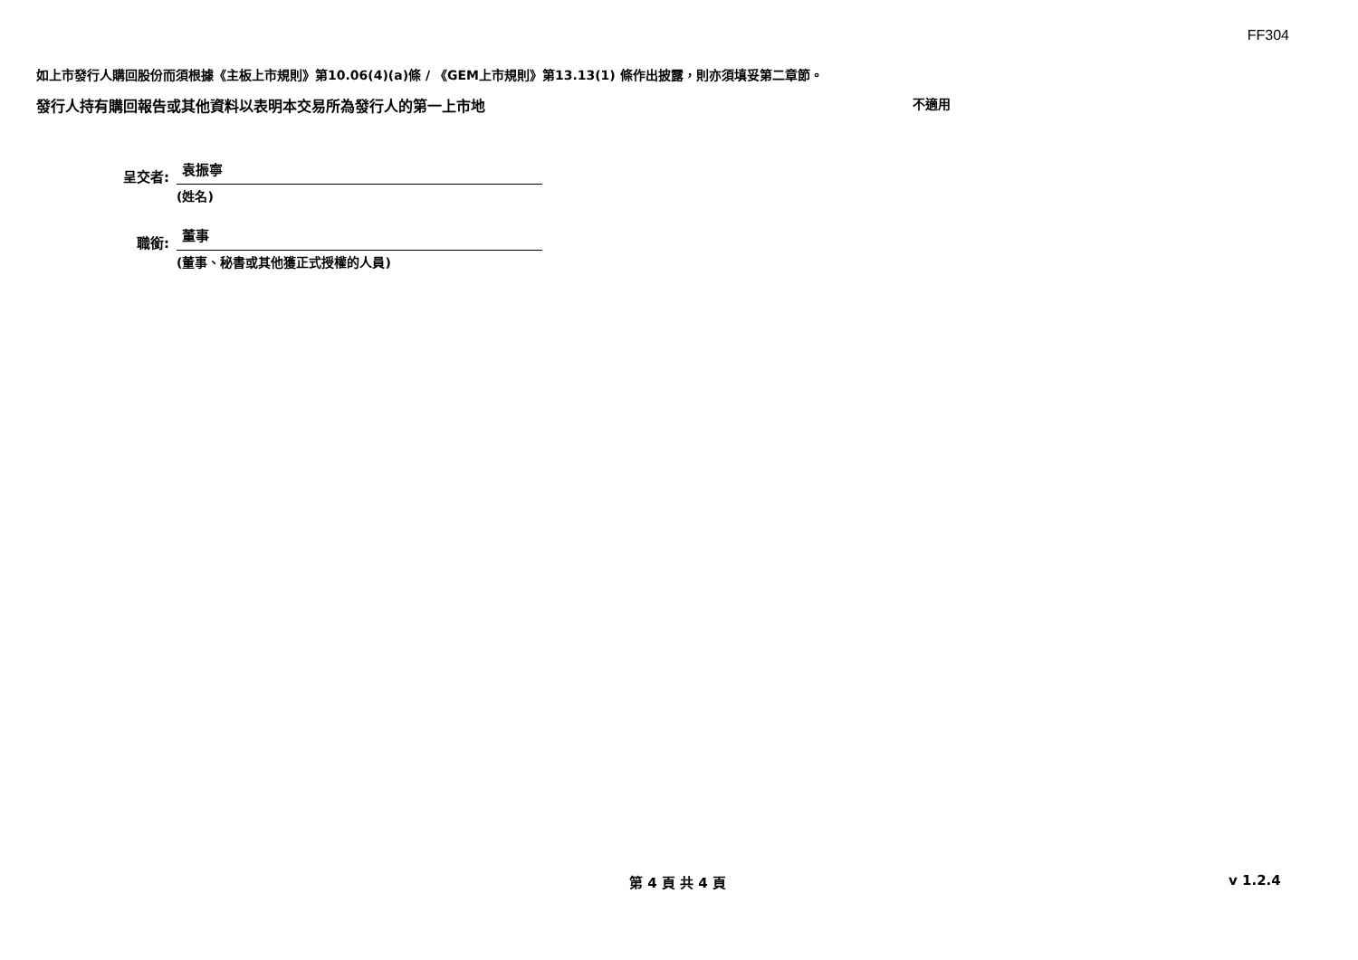FF304
如上市發行人購回股份而須根據《主板上市規則》第10.06(4)(a)條 / 《GEM上市規則》第13.13(1) 條作出披露，則亦須填妥第二章節。
發行人持有購回報告或其他資料以表明本交易所為發行人的第一上市地 不適用
呈交者:
袁振寧
(姓名)
職銜:
董事
(董事、秘書或其他獲正式授權的人員)
第 4 頁 共 4 頁 v 1.2.4